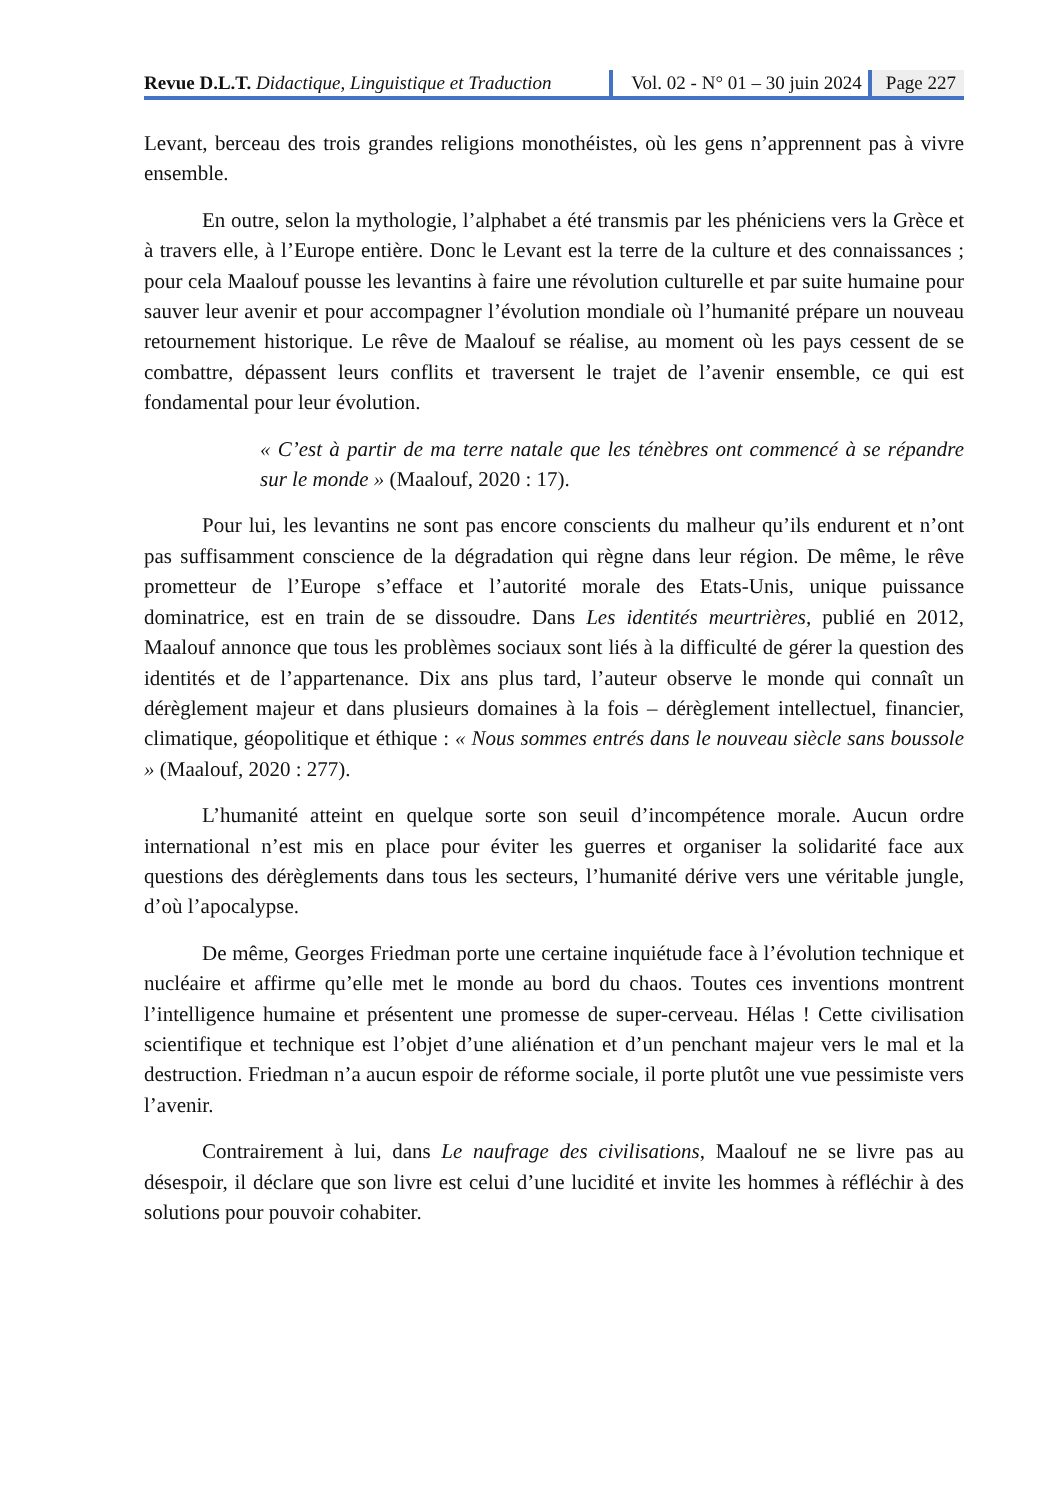Revue D.L.T. Didactique, Linguistique et Traduction
Vol. 02 - N° 01 – 30 juin 2024 Page 227
Levant, berceau des trois grandes religions monothéistes, où les gens n’apprennent pas à vivre ensemble.
En outre, selon la mythologie, l’alphabet a été transmis par les phéniciens vers la Grèce et à travers elle, à l’Europe entière. Donc le Levant est la terre de la culture et des connaissances ; pour cela Maalouf pousse les levantins à faire une révolution culturelle et par suite humaine pour sauver leur avenir et pour accompagner l’évolution mondiale où l’humanité prépare un nouveau retournement historique. Le rêve de Maalouf se réalise, au moment où les pays cessent de se combattre, dépassent leurs conflits et traversent le trajet de l’avenir ensemble, ce qui est fondamental pour leur évolution.
« C’est à partir de ma terre natale que les ténèbres ont commencé à se répandre sur le monde » (Maalouf, 2020 : 17).
Pour lui, les levantins ne sont pas encore conscients du malheur qu’ils endurent et n’ont pas suffisamment conscience de la dégradation qui règne dans leur région. De même, le rêve prometteur de l’Europe s’efface et l’autorité morale des Etats-Unis, unique puissance dominatrice, est en train de se dissoudre. Dans Les identités meurtrières, publié en 2012, Maalouf annonce que tous les problèmes sociaux sont liés à la difficulté de gérer la question des identités et de l’appartenance. Dix ans plus tard, l’auteur observe le monde qui connaît un dérèglement majeur et dans plusieurs domaines à la fois – dérèglement intellectuel, financier, climatique, géopolitique et éthique : « Nous sommes entrés dans le nouveau siècle sans boussole » (Maalouf, 2020 : 277).
L’humanité atteint en quelque sorte son seuil d’incompétence morale. Aucun ordre international n’est mis en place pour éviter les guerres et organiser la solidarité face aux questions des dérèglements dans tous les secteurs, l’humanité dérive vers une véritable jungle, d’où l’apocalypse.
De même, Georges Friedman porte une certaine inquiétude face à l’évolution technique et nucléaire et affirme qu’elle met le monde au bord du chaos. Toutes ces inventions montrent l’intelligence humaine et présentent une promesse de super-cerveau. Hélas ! Cette civilisation scientifique et technique est l’objet d’une aliénation et d’un penchant majeur vers le mal et la destruction. Friedman n’a aucun espoir de réforme sociale, il porte plutôt une vue pessimiste vers l’avenir.
Contrairement à lui, dans Le naufrage des civilisations, Maalouf ne se livre pas au désespoir, il déclare que son livre est celui d’une lucidité et invite les hommes à réfléchir à des solutions pour pouvoir cohabiter.